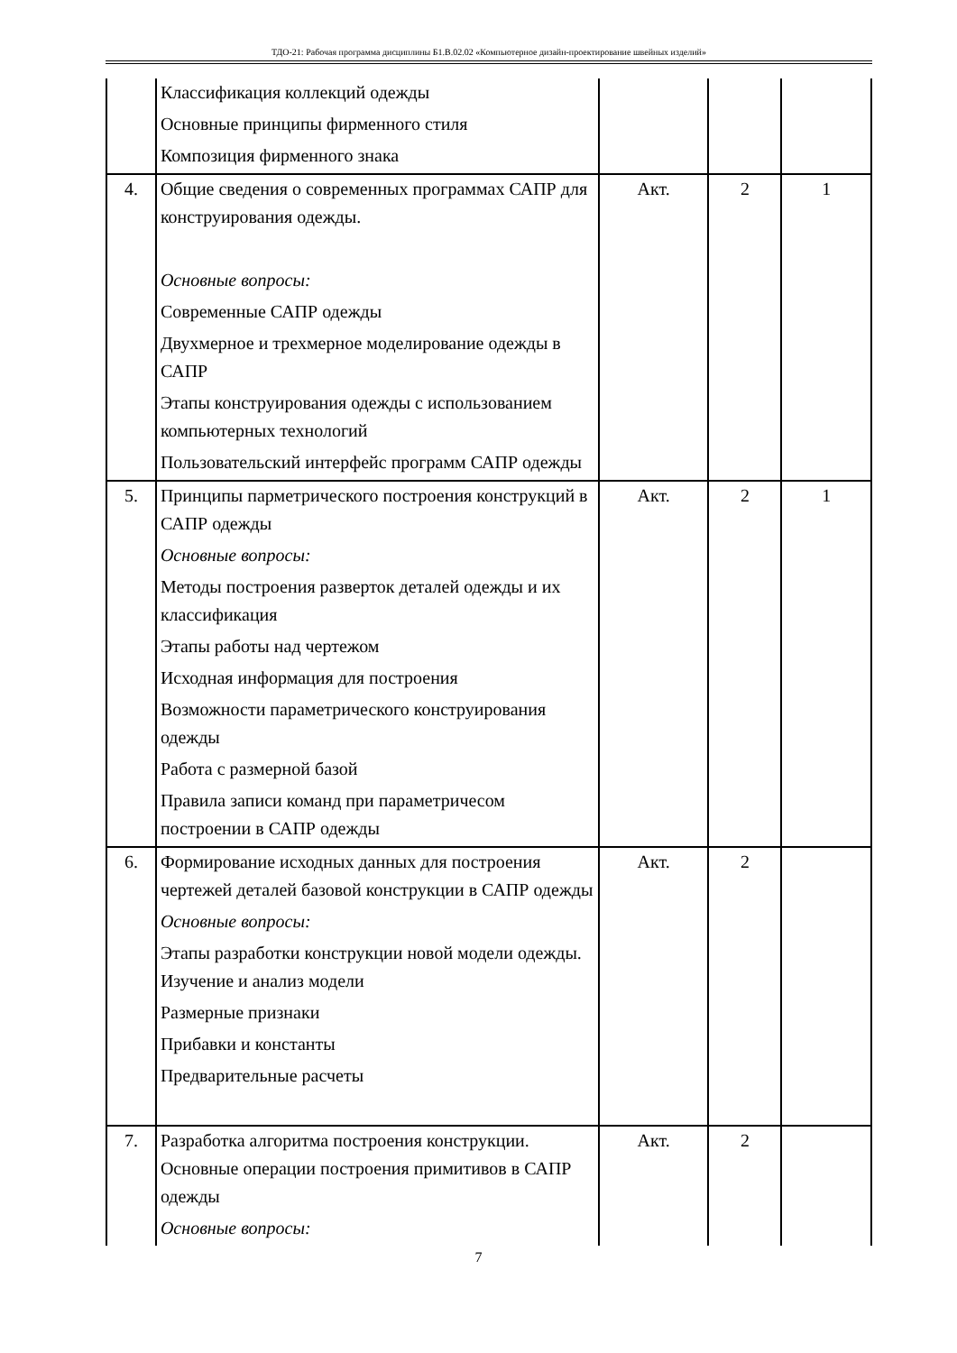ТДО-21: Рабочая программа дисциплины Б1.В.02.02 «Компьютерное дизайн-проектирование швейных изделий»
| | Классификация коллекций одежды Основные принципы фирменного стиля Композиция фирменного знака | | | |
| 4. | Общие сведения о современных программах САПР для конструирования одежды. Основные вопросы: Современные САПР одежды Двухмерное и трехмерное моделирование одежды в САПР Этапы конструирования одежды с использованием компьютерных технологий Пользовательский интерфейс программ САПР одежды | Акт. | 2 | 1 |
| 5. | Принципы парметрического построения конструкций в САПР одежды Основные вопросы: Методы построения разверток деталей одежды и их классификация Этапы работы над чертежом Исходная информация для построения Возможности параметрического конструирования одежды Работа с размерной базой Правила записи команд при параметричесом построении в САПР одежды | Акт. | 2 | 1 |
| 6. | Формирование исходных данных для построения чертежей деталей базовой конструкции в САПР одежды Основные вопросы: Этапы разработки конструкции новой модели одежды. Изучение и анализ модели Размерные признаки Прибавки и константы Предварительные расчеты | Акт. | 2 | |
| 7. | Разработка алгоритма построения конструкции. Основные операции построения примитивов в САПР одежды Основные вопросы: | Акт. | 2 | |
7